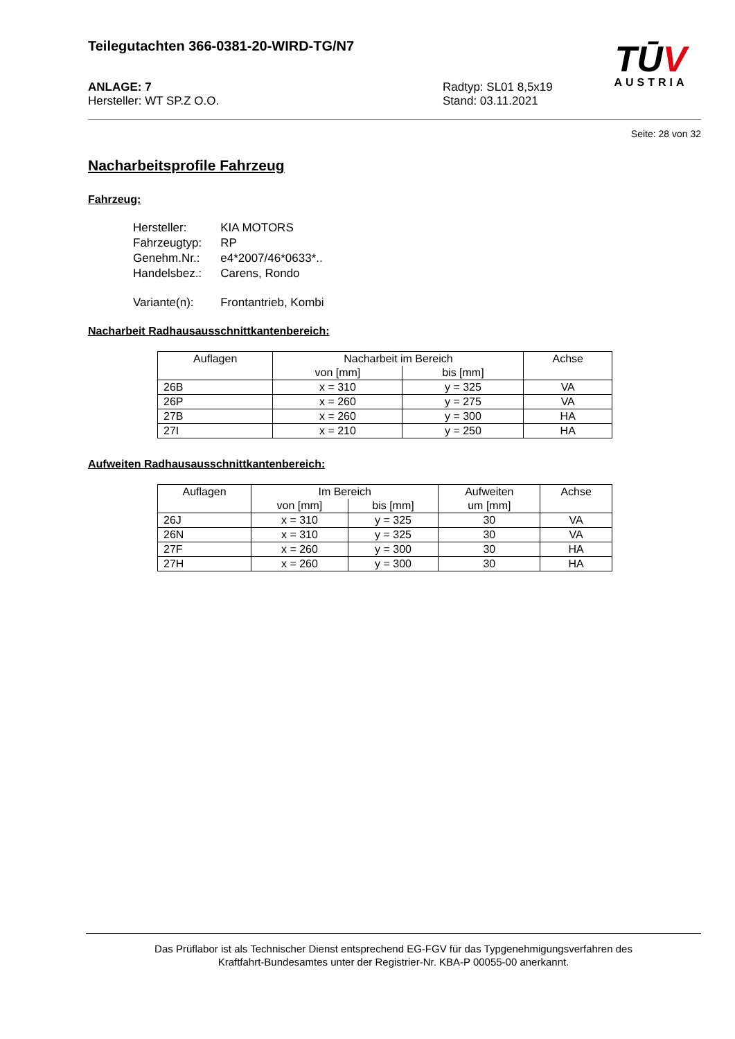TŪV
AUSTRIA
Teilegutachten 366-0381-20-WIRD-TG/N7
ANLAGE: 7
Hersteller: WT SP.Z O.O.
Radtyp: SL01 8,5x19
Stand: 03.11.2021
Seite: 28 von 32
Nacharbeitsprofile Fahrzeug
Fahrzeug:
| Hersteller: | KIA MOTORS |
| Fahrzeugtyp: | RP |
| Genehm.Nr.: | e4*2007/46*0633*.. |
| Handelsbez.: | Carens, Rondo |
| Variante(n): | Frontantrieb, Kombi |
Nacharbeit Radhausausschnittkantenbereich:
| Auflagen | Nacharbeit im Bereich | | Achse |
| --- | --- | --- | --- |
| | von [mm] | bis [mm] | |
| 26B | x = 310 | y = 325 | VA |
| 26P | x = 260 | y = 275 | VA |
| 27B | x = 260 | y = 300 | HA |
| 27I | x = 210 | y = 250 | HA |
Aufweiten Radhausausschnittkantenbereich:
| Auflagen | Im Bereich | | Aufweiten | Achse |
| --- | --- | --- | --- | --- |
| | von [mm] | bis [mm] | um [mm] | |
| 26J | x = 310 | y = 325 | 30 | VA |
| 26N | x = 310 | y = 325 | 30 | VA |
| 27F | x = 260 | y = 300 | 30 | HA |
| 27H | x = 260 | y = 300 | 30 | HA |
Das Prüflabor ist als Technischer Dienst entsprechend EG-FGV für das Typgenehmigungsverfahren des
Kraftfahrt-Bundesamtes unter der Registrier-Nr. KBA-P 00055-00 anerkannt.